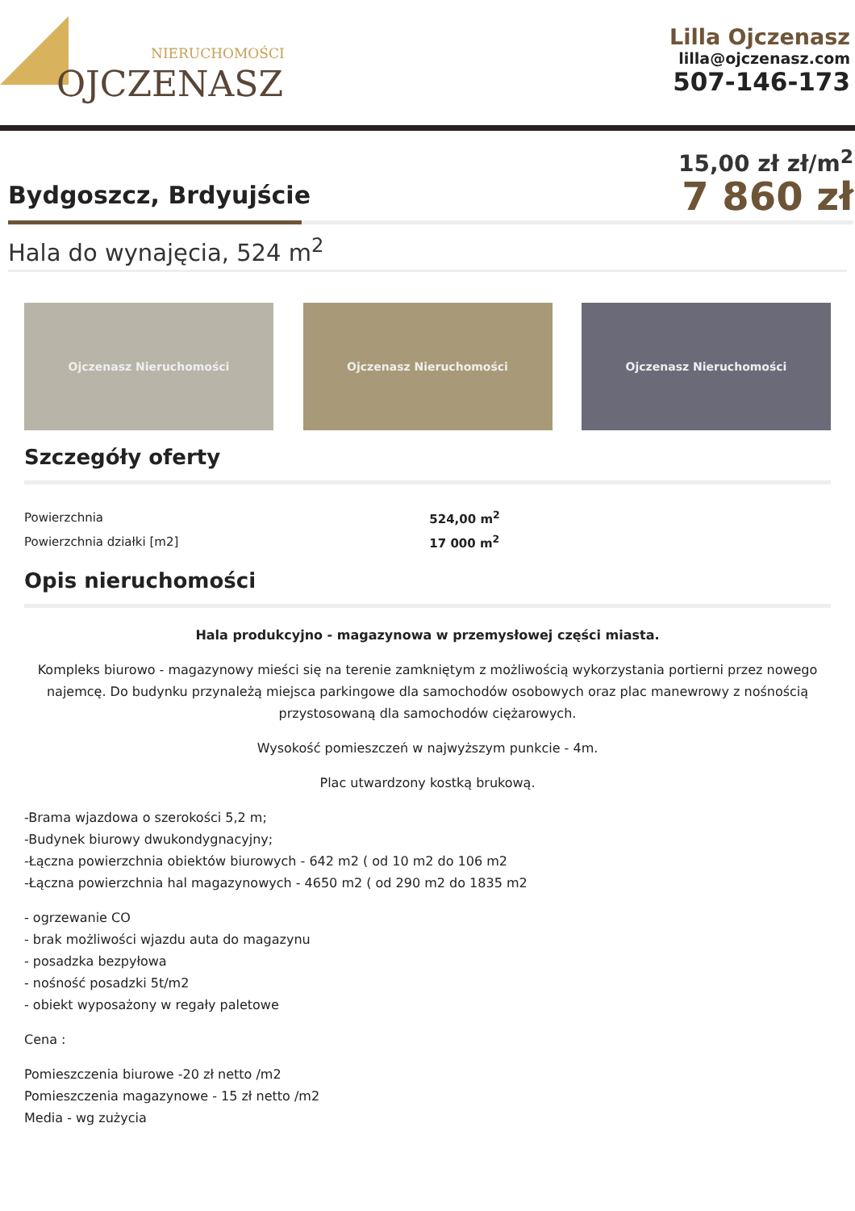NIERUCHOMOŚCI
OJCZENASZ
Lilla Ojczenasz
lilla@ojczenasz.com
507-146-173
Bydgoszcz, Brdyujście
15,00 zł zł/m<sup>2</sup>
7 860 zł
Hala do wynajęcia, 524 m<sup>2</sup>
Ojczenasz Nieruchomości Ojczenasz Nieruchomości Ojczenasz Nieruchomości
Szczegóły oferty
| Powierzchnia | 524,00 m<sup>2</sup> |
| Powierzchnia działki [m2] | 17 000 m<sup>2</sup> |
Opis nieruchomości
Hala produkcyjno - magazynowa w przemysłowej części miasta.
Kompleks biurowo - magazynowy mieści się na terenie zamkniętym z możliwością wykorzystania portierni przez nowego najemcę. Do budynku przynależą miejsca parkingowe dla samochodów osobowych oraz plac manewrowy z nośnością przystosowaną dla samochodów ciężarowych.
Wysokość pomieszczeń w najwyższym punkcie - 4m.
Plac utwardzony kostką brukową.
-Brama wjazdowa o szerokości 5,2 m;
-Budynek biurowy dwukondygnacyjny;
-Łączna powierzchnia obiektów biurowych - 642 m2 ( od 10 m2 do 106 m2
-Łączna powierzchnia hal magazynowych - 4650 m2 ( od 290 m2 do 1835 m2
- ogrzewanie CO
- brak możliwości wjazdu auta do magazynu
- posadzka bezpyłowa
- nośność posadzki 5t/m2
- obiekt wyposażony w regały paletowe
Cena :
Pomieszczenia biurowe -20 zł netto /m2
Pomieszczenia magazynowe - 15 zł netto /m2
Media - wg zużycia